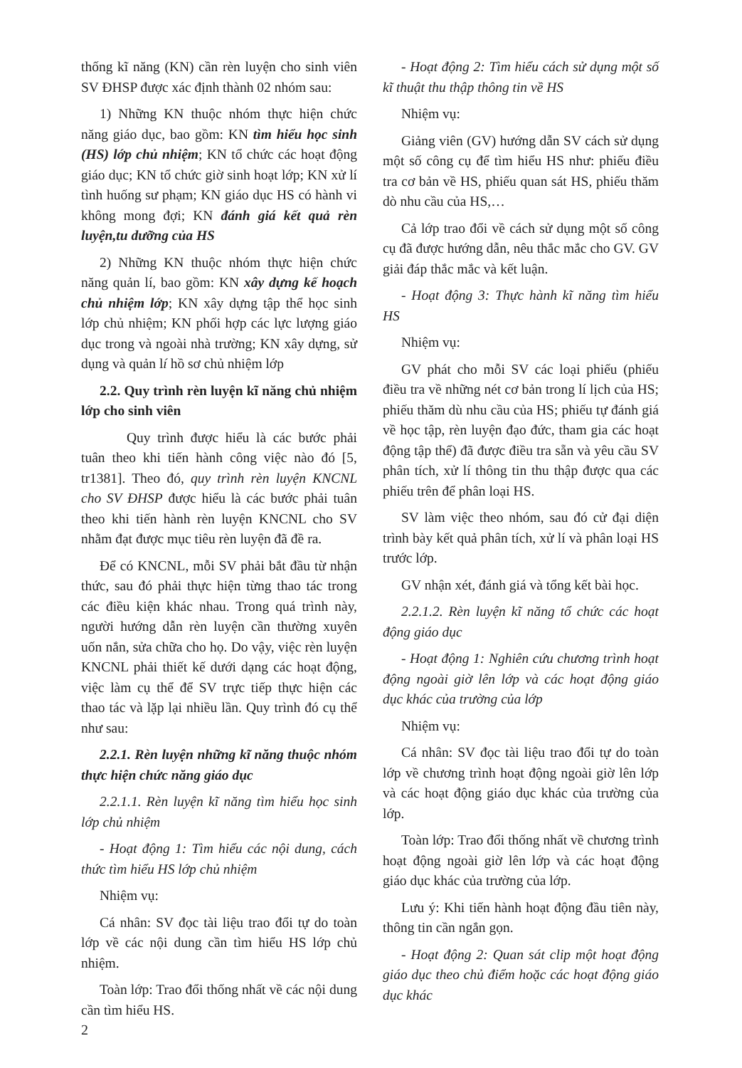thống kĩ năng (KN) cần rèn luyện cho sinh viên SV ĐHSP được xác định thành 02 nhóm sau:
1) Những KN thuộc nhóm thực hiện chức năng giáo dục, bao gồm: KN tìm hiểu học sinh (HS) lớp chủ nhiệm; KN tổ chức các hoạt động giáo dục; KN tổ chức giờ sinh hoạt lớp; KN xử lí tình huống sư phạm; KN giáo dục HS có hành vi không mong đợi; KN đánh giá kết quả rèn luyện,tu dưỡng của HS
2) Những KN thuộc nhóm thực hiện chức năng quản lí, bao gồm: KN xây dựng kế hoạch chủ nhiệm lớp; KN xây dựng tập thể học sinh lớp chủ nhiệm; KN phối hợp các lực lượng giáo dục trong và ngoài nhà trường; KN xây dựng, sử dụng và quản lí hồ sơ chủ nhiệm lớp
2.2. Quy trình rèn luyện kĩ năng chủ nhiệm lớp cho sinh viên
Quy trình được hiểu là các bước phải tuân theo khi tiến hành công việc nào đó [5, tr1381]. Theo đó, quy trình rèn luyện KNCNL cho SV ĐHSP được hiểu là các bước phải tuân theo khi tiến hành rèn luyện KNCNL cho SV nhằm đạt được mục tiêu rèn luyện đã đề ra.
Để có KNCNL, mỗi SV phải bắt đầu từ nhận thức, sau đó phải thực hiện từng thao tác trong các điều kiện khác nhau. Trong quá trình này, người hướng dẫn rèn luyện cần thường xuyên uốn nắn, sửa chữa cho họ. Do vậy, việc rèn luyện KNCNL phải thiết kế dưới dạng các hoạt động, việc làm cụ thể để SV trực tiếp thực hiện các thao tác và lặp lại nhiều lần. Quy trình đó cụ thể như sau:
2.2.1. Rèn luyện những kĩ năng thuộc nhóm thực hiện chức năng giáo dục
2.2.1.1. Rèn luyện kĩ năng tìm hiểu học sinh lớp chủ nhiệm
- Hoạt động 1: Tìm hiểu các nội dung, cách thức tìm hiểu HS lớp chủ nhiệm
Nhiệm vụ:
Cá nhân: SV đọc tài liệu trao đổi tự do toàn lớp về các nội dung cần tìm hiểu HS lớp chủ nhiệm.
Toàn lớp: Trao đổi thống nhất về các nội dung cần tìm hiểu HS.
- Hoạt động 2: Tìm hiểu cách sử dụng một số kĩ thuật thu thập thông tin về HS
Nhiệm vụ:
Giảng viên (GV) hướng dẫn SV cách sử dụng một số công cụ để tìm hiểu HS như: phiếu điều tra cơ bản về HS, phiếu quan sát HS, phiếu thăm dò nhu cầu của HS,…
Cả lớp trao đổi về cách sử dụng một số công cụ đã được hướng dẫn, nêu thắc mắc cho GV. GV giải đáp thắc mắc và kết luận.
- Hoạt động 3: Thực hành kĩ năng tìm hiểu HS
Nhiệm vụ:
GV phát cho mỗi SV các loại phiếu (phiếu điều tra về những nét cơ bản trong lí lịch của HS; phiếu thăm dù nhu cầu của HS; phiếu tự đánh giá về học tập, rèn luyện đạo đức, tham gia các hoạt động tập thể) đã được điều tra sẵn và yêu cầu SV phân tích, xử lí thông tin thu thập được qua các phiếu trên để phân loại HS.
SV làm việc theo nhóm, sau đó cử đại diện trình bày kết quả phân tích, xử lí và phân loại HS trước lớp.
GV nhận xét, đánh giá và tổng kết bài học.
2.2.1.2. Rèn luyện kĩ năng tổ chức các hoạt động giáo dục
- Hoạt động 1: Nghiên cứu chương trình hoạt động ngoài giờ lên lớp và các hoạt động giáo dục khác của trường của lớp
Nhiệm vụ:
Cá nhân: SV đọc tài liệu trao đổi tự do toàn lớp về chương trình hoạt động ngoài giờ lên lớp và các hoạt động giáo dục khác của trường của lớp.
Toàn lớp: Trao đổi thống nhất về chương trình hoạt động ngoài giờ lên lớp và các hoạt động giáo dục khác của trường của lớp.
Lưu ý: Khi tiến hành hoạt động đầu tiên này, thông tin cần ngắn gọn.
- Hoạt động 2: Quan sát clip một hoạt động giáo dục theo chủ điểm hoặc các hoạt động giáo dục khác
2